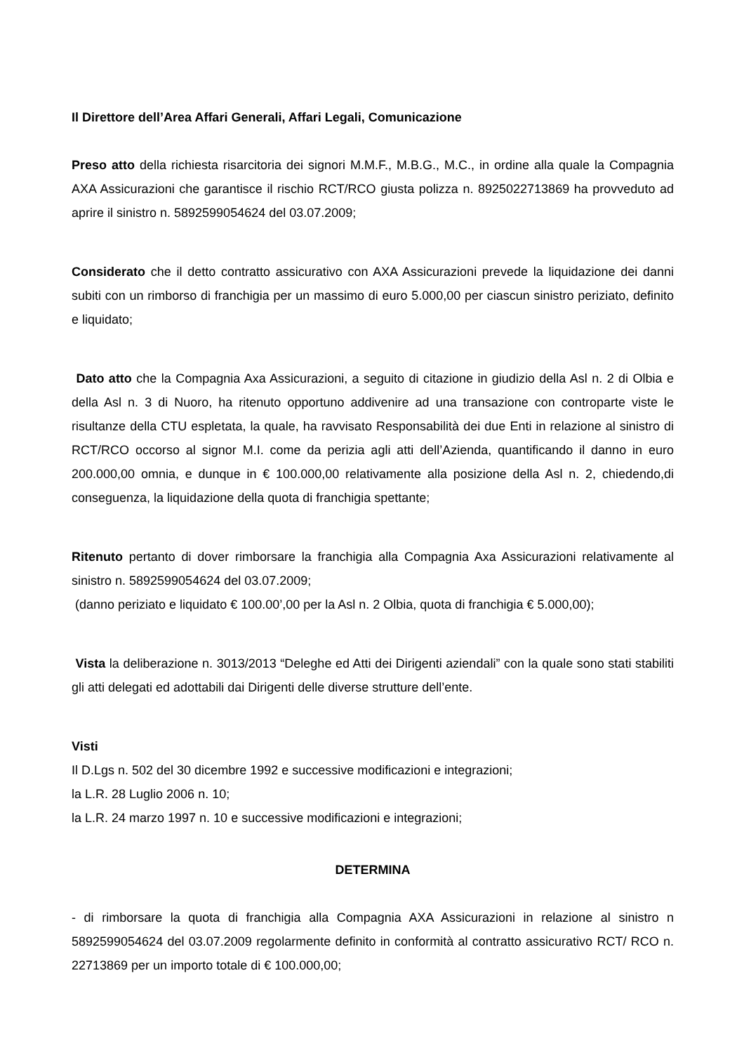Il Direttore dell’Area Affari Generali, Affari Legali, Comunicazione
Preso atto della richiesta risarcitoria dei signori M.M.F., M.B.G., M.C., in ordine alla quale la Compagnia AXA Assicurazioni che garantisce il rischio RCT/RCO giusta polizza n. 8925022713869 ha provveduto ad aprire il sinistro n. 5892599054624 del 03.07.2009;
Considerato che il detto contratto assicurativo con AXA Assicurazioni prevede la liquidazione dei danni subiti con un rimborso di franchigia per un massimo di euro 5.000,00 per ciascun sinistro periziato, definito e liquidato;
Dato atto che la Compagnia Axa Assicurazioni, a seguito di citazione in giudizio della Asl n. 2 di Olbia e della Asl n. 3 di Nuoro, ha ritenuto opportuno addivenire ad una transazione con controparte viste le risultanze della CTU espletata, la quale, ha ravvisato Responsabilità dei due Enti in relazione al sinistro di RCT/RCO occorso al signor M.I. come da perizia agli atti dell’Azienda, quantificando il danno in euro 200.000,00 omnia, e dunque in € 100.000,00 relativamente alla posizione della Asl n. 2, chiedendo,di conseguenza, la liquidazione della quota di franchigia spettante;
Ritenuto pertanto di dover rimborsare la franchigia alla Compagnia Axa Assicurazioni relativamente al sinistro n. 5892599054624 del 03.07.2009;
(danno periziato e liquidato € 100.00’,00 per la Asl n. 2 Olbia, quota di franchigia € 5.000,00);
Vista la deliberazione n. 3013/2013 “Deleghe ed Atti dei Dirigenti aziendali” con la quale sono stati stabiliti gli atti delegati ed adottabili dai Dirigenti delle diverse strutture dell’ente.
Visti
Il D.Lgs n. 502 del 30 dicembre 1992 e successive modificazioni e integrazioni;
la L.R. 28 Luglio 2006 n. 10;
la L.R. 24 marzo 1997 n. 10 e successive modificazioni e integrazioni;
DETERMINA
- di rimborsare la quota di franchigia alla Compagnia AXA Assicurazioni in relazione al sinistro n 5892599054624 del 03.07.2009 regolarmente definito in conformità al contratto assicurativo RCT/ RCO n. 22713869 per un importo totale di € 100.000,00;